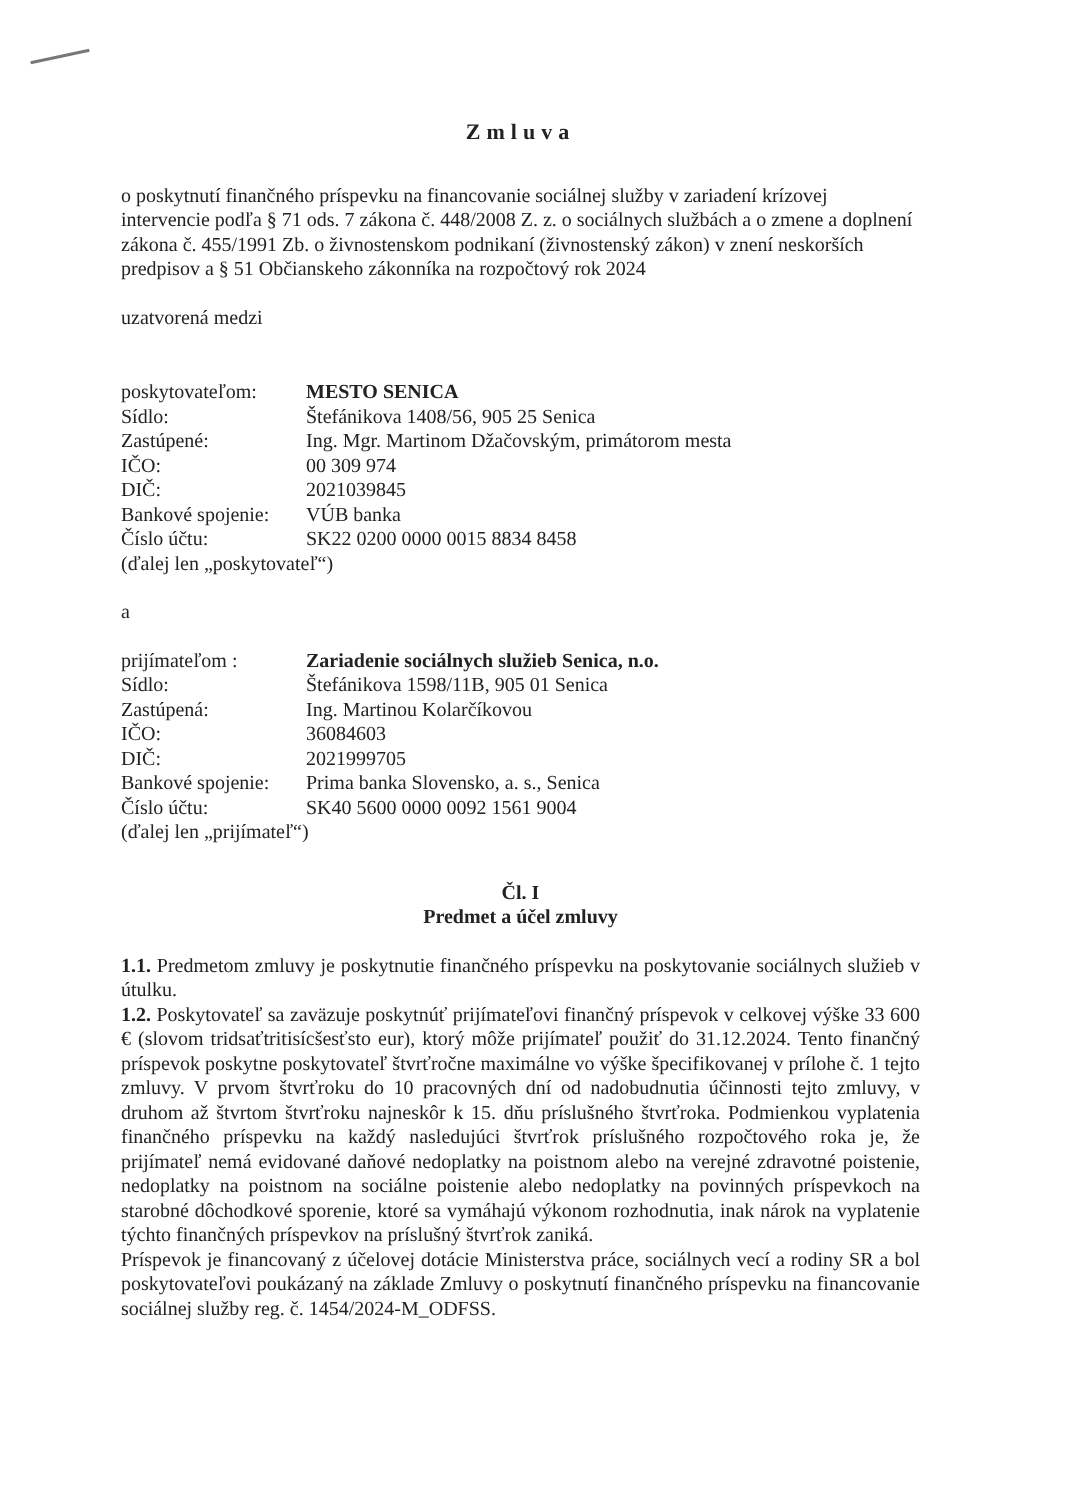Zmluva
o poskytnutí finančného príspevku na financovanie sociálnej služby v zariadení krízovej intervencie podľa § 71 ods. 7 zákona č. 448/2008 Z. z. o sociálnych službách a o zmene a doplnení zákona č. 455/1991 Zb. o živnostenskom podnikaní (živnostenský zákon) v znení neskorších predpisov a § 51 Občianskeho zákonníka na rozpočtový rok 2024
uzatvorená medzi
| poskytovateľom: | MESTO SENICA |
| Sídlo: | Štefánikova 1408/56, 905 25 Senica |
| Zastúpené: | Ing. Mgr. Martinom Džačovským, primátorom mesta |
| IČO: | 00 309 974 |
| DIČ: | 2021039845 |
| Bankové spojenie: | VÚB banka |
| Číslo účtu: | SK22 0200 0000 0015 8834 8458 |
(ďalej len „poskytovateľ“)
a
| prijímateľom : | Zariadenie sociálnych služieb Senica, n.o. |
| Sídlo: | Štefánikova 1598/11B, 905 01 Senica |
| Zastúpená: | Ing. Martinou Kolarčíkovou |
| IČO: | 36084603 |
| DIČ: | 2021999705 |
| Bankové spojenie: | Prima banka Slovensko, a. s., Senica |
| Číslo účtu: | SK40 5600 0000 0092 1561 9004 |
(ďalej len „prijímateľ“)
Čl. I
Predmet a účel zmluvy
1.1. Predmetom zmluvy je poskytnutie finančného príspevku na poskytovanie sociálnych služieb v útulku.
1.2. Poskytovateľ sa zaväzuje poskytnúť prijímateľovi finančný príspevok v celkovej výške 33 600 € (slovom tridsaťtritisícšesťsto eur), ktorý môže prijímateľ použiť do 31.12.2024. Tento finančný príspevok poskytne poskytovateľ štvrťročne maximálne vo výške špecifikovanej v prílohe č. 1 tejto zmluvy. V prvom štvrťroku do 10 pracovných dní od nadobudnutia účinnosti tejto zmluvy, v druhom až štvrtom štvrťroku najneskôr k 15. dňu príslušného štvrťroka. Podmienkou vyplatenia finančného príspevku na každý nasledujúci štvrťrok príslušného rozpočtového roka je, že prijímateľ nemá evidované daňové nedoplatky na poistnom alebo na verejné zdravotné poistenie, nedoplatky na poistnom na sociálne poistenie alebo nedoplatky na povinných príspevkoch na starobné dôchodkové sporenie, ktoré sa vymáhajú výkonom rozhodnutia, inak nárok na vyplatenie týchto finančných príspevkov na príslušný štvrťrok zaniká.
Príspevok je financovaný z účelovej dotácie Ministerstva práce, sociálnych vecí a rodiny SR a bol poskytovateľovi poukázaný na základe Zmluvy o poskytnutí finančného príspevku na financovanie sociálnej služby reg. č. 1454/2024-M_ODFSS.